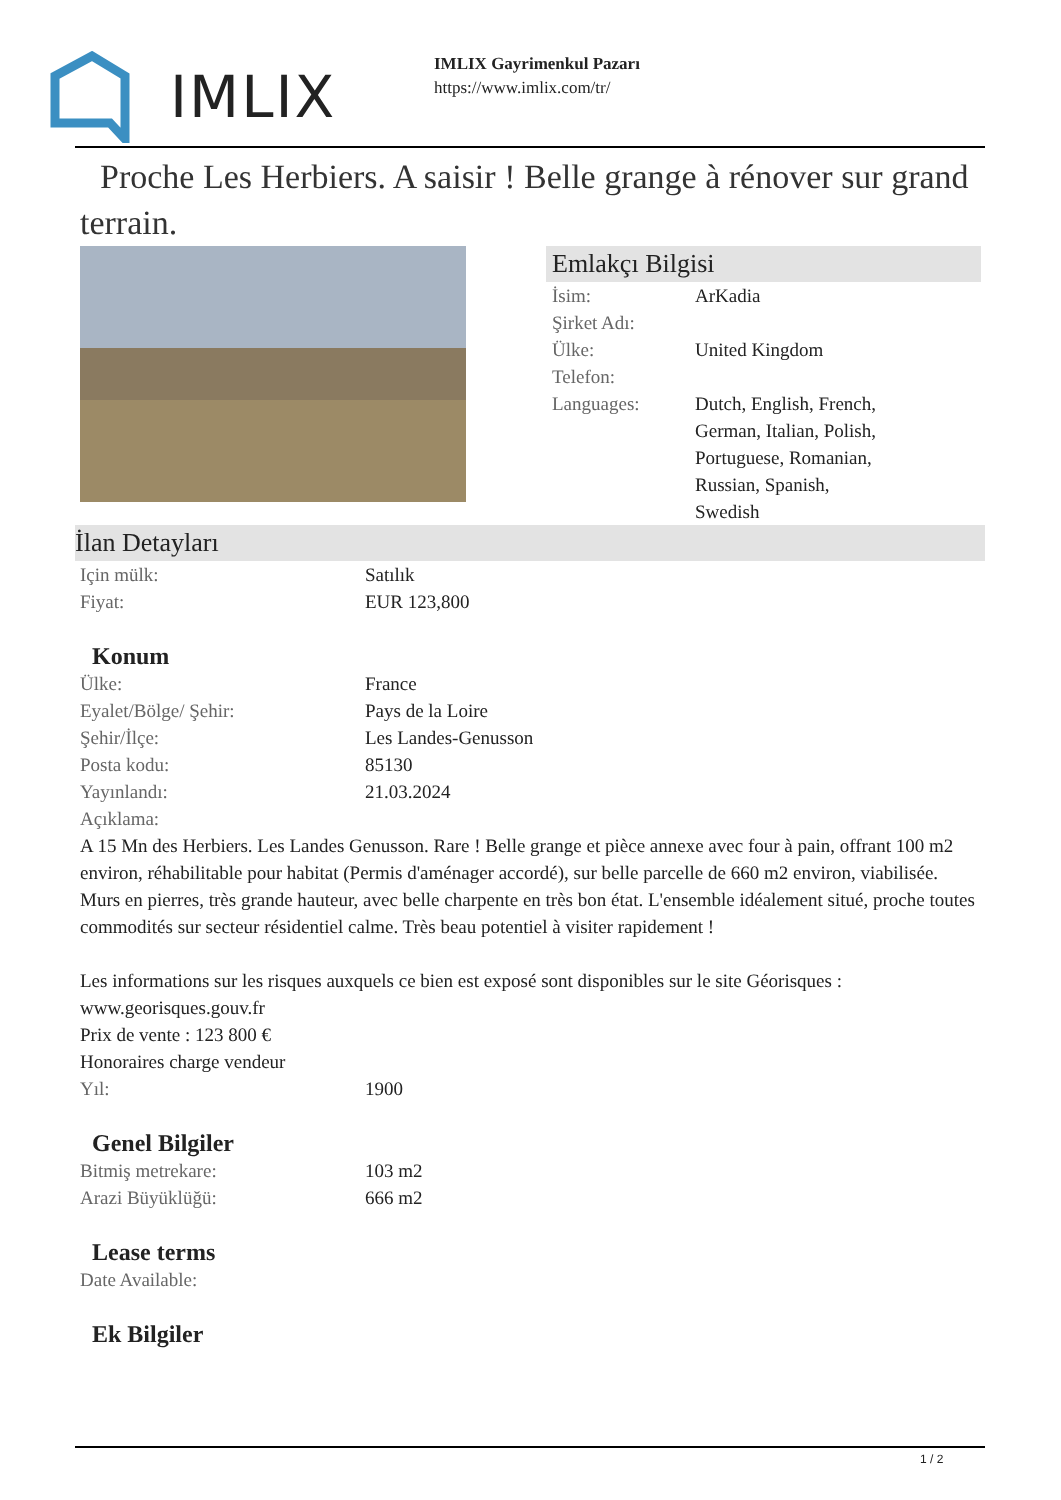IMLIX
IMLIX Gayrimenkul Pazarı
https://www.imlix.com/tr/
Proche Les Herbiers. A saisir ! Belle grange à rénover sur grand terrain.
Emlakçı Bilgisi
| İsim: | ArKadia |
| Şirket Adı: | |
| Ülke: | United Kingdom |
| Telefon: | |
| Languages: | Dutch, English, French, German, Italian, Polish, Portuguese, Romanian, Russian, Spanish, Swedish |
İlan Detayları
| Için mülk: | Satılık |
| Fiyat: | EUR 123,800 |
Konum
| Ülke: | France |
| Eyalet/Bölge/ Şehir: | Pays de la Loire |
| Şehir/İlçe: | Les Landes-Genusson |
| Posta kodu: | 85130 |
| Yayınlandı: | 21.03.2024 |
| Açıklama: | |
A 15 Mn des Herbiers. Les Landes Genusson. Rare ! Belle grange et pièce annexe avec four à pain, offrant 100 m2 environ, réhabilitable pour habitat (Permis d'aménager accordé), sur belle parcelle de 660 m2 environ, viabilisée. Murs en pierres, très grande hauteur, avec belle charpente en très bon état. L'ensemble idéalement situé, proche toutes commodités sur secteur résidentiel calme. Très beau potentiel à visiter rapidement !
Les informations sur les risques auxquels ce bien est exposé sont disponibles sur le site Géorisques : www.georisques.gouv.fr
Prix de vente : 123 800 €
Honoraires charge vendeur
| Yıl: | 1900 |
Genel Bilgiler
| Bitmiş metrekare: | 103 m2 |
| Arazi Büyüklüğü: | 666 m2 |
Lease terms
| Date Available: |
Ek Bilgiler
1 / 2